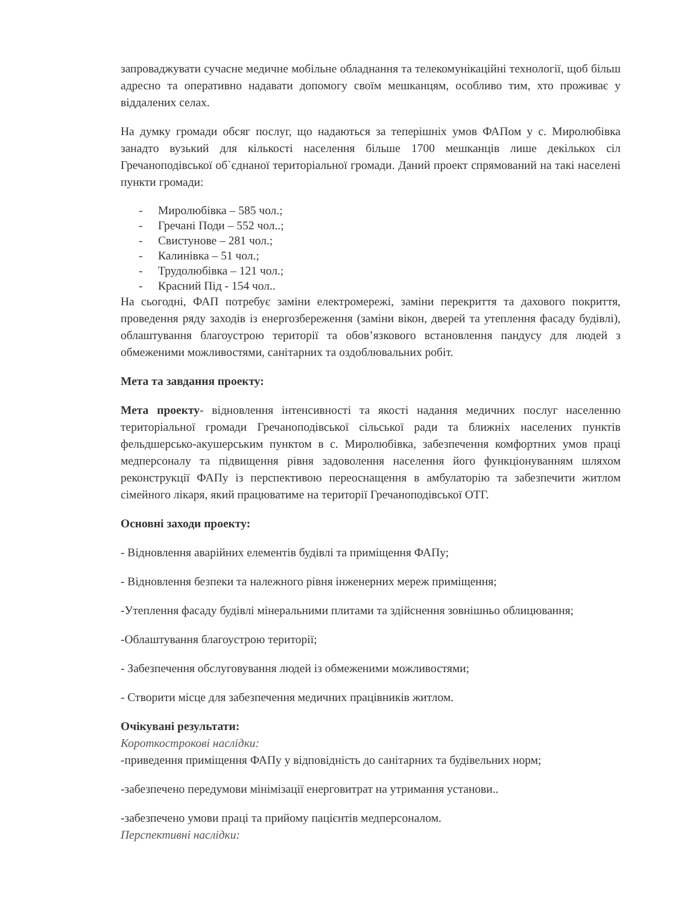запроваджувати сучасне медичне мобільне обладнання та телекомунікаційні технології, щоб більш адресно та оперативно надавати допомогу своїм мешканцям, особливо тим, хто проживає у віддалених селах.
На думку громади обсяг послуг, що надаються за теперішніх умов ФАПом у с. Миролюбівка занадто вузький для кількості населення більше 1700 мешканців лише декількох сіл Гречаноподівської об`єднаної територіальної громади. Даний проект спрямований на такі населені пункти громади:
- Миролюбівка – 585 чол.;
- Гречані Поди – 552 чол..;
- Свистунове – 281 чол.;
- Калинівка – 51 чол.;
- Трудолюбівка – 121 чол.;
- Красний Під - 154 чол..
На сьогодні, ФАП потребує заміни електромережі, заміни перекриття та дахового покриття, проведення ряду заходів із енергозбереження (заміни вікон, дверей та утеплення фасаду будівлі), облаштування благоустрою території та обов’язкового встановлення пандусу для людей з обмеженими можливостями, санітарних та оздоблювальних робіт.
Мета та завдання проекту:
Мета проекту- відновлення інтенсивності та якості надання медичних послуг населенню територіальної громади Гречаноподівської сільської ради та ближніх населених пунктів фельдшерсько-акушерським пунктом в с. Миролюбівка, забезпечення комфортних умов праці медперсоналу та підвищення рівня задоволення населення його функціонуванням шляхом реконструкції ФАПу із перспективою переоснащення в амбулаторію та забезпечити житлом сімейного лікаря, який працюватиме на території Гречаноподівської ОТГ.
Основні заходи проекту:
- Відновлення аварійних елементів будівлі та приміщення ФАПу;
- Відновлення безпеки та належного рівня інженерних мереж приміщення;
-Утеплення фасаду будівлі мінеральними плитами та здійснення зовнішньо облицювання;
-Облаштування благоустрою території;
- Забезпечення обслуговування людей із обмеженими можливостями;
- Створити місце для забезпечення медичних працівників житлом.
Очікувані результати:
Короткострокові наслідки:
-приведення приміщення ФАПу у відповідність до санітарних та будівельних норм;
-забезпечено передумови мінімізації енерговитрат на утримання установи..
-забезпечено умови праці та прийому пацієнтів медперсоналом.
Перспективні наслідки: